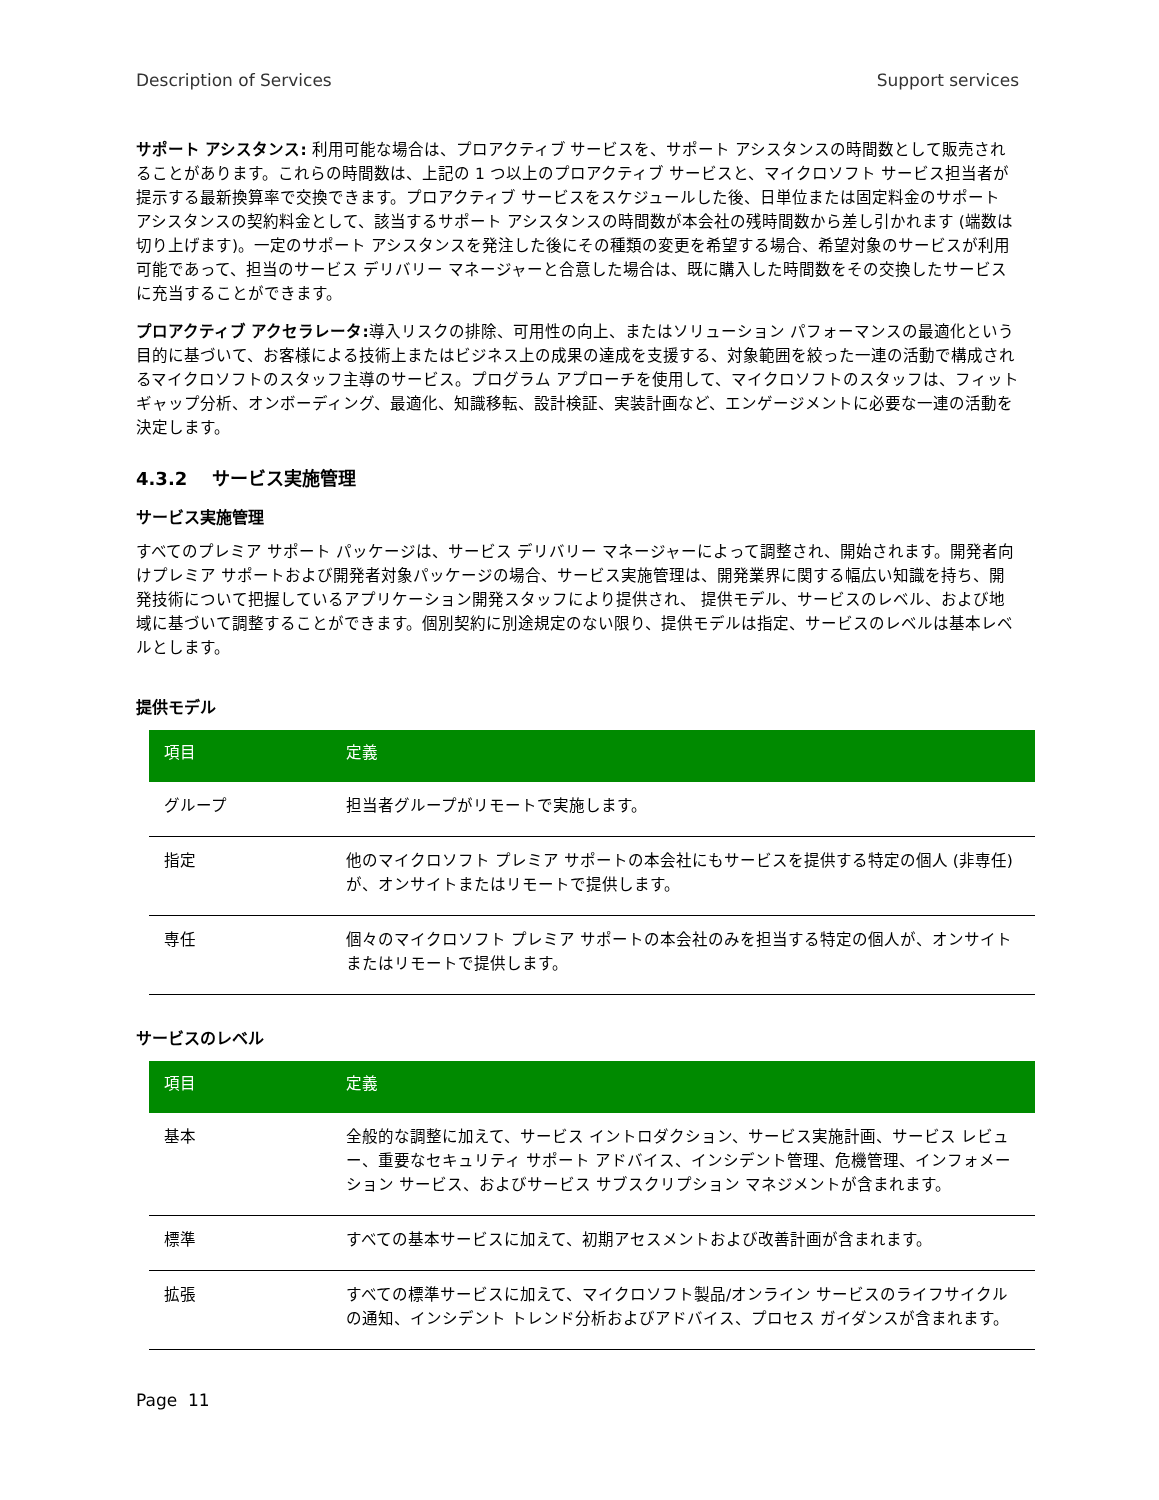Description of Services Support services
サポート アシスタンス: 利用可能な場合は、プロアクティブ サービスを、サポート アシスタンスの時間数として販売されることがあります。これらの時間数は、上記の 1 つ以上のプロアクティブ サービスと、マイクロソフト サービス担当者が提示する最新換算率で交換できます。プロアクティブ サービスをスケジュールした後、日単位または固定料金のサポート アシスタンスの契約料金として、該当するサポート アシスタンスの時間数が本会社の残時間数から差し引かれます (端数は切り上げます)。一定のサポート アシスタンスを発注した後にその種類の変更を希望する場合、希望対象のサービスが利用可能であって、担当のサービス デリバリー マネージャーと合意した場合は、既に購入した時間数をその交換したサービスに充当することができます。
プロアクティブ アクセラレータ: 導入リスクの排除、可用性の向上、またはソリューション パフォーマンスの最適化という目的に基づいて、お客様による技術上またはビジネス上の成果の達成を支援する、対象範囲を絞った一連の活動で構成されるマイクロソフトのスタッフ主導のサービス。プログラム アプローチを使用して、マイクロソフトのスタッフは、フィット ギャップ分析、オンボーディング、最適化、知識移転、設計検証、実装計画など、エンゲージメントに必要な一連の活動を決定します。
4.3.2 サービス実施管理
サービス実施管理
すべてのプレミア サポート パッケージは、サービス デリバリー マネージャーによって調整され、開始されます。開発者向けプレミア サポートおよび開発者対象パッケージの場合、サービス実施管理は、開発業界に関する幅広い知識を持ち、開発技術について把握しているアプリケーション開発スタッフにより提供され、 提供モデル、サービスのレベル、および地域に基づいて調整することができます。個別契約に別途規定のない限り、提供モデルは指定、サービスのレベルは基本レベルとします。
提供モデル
| 項目 | 定義 |
| --- | --- |
| グループ | 担当者グループがリモートで実施します。 |
| 指定 | 他のマイクロソフト プレミア サポートの本会社にもサービスを提供する特定の個人 (非専任) が、オンサイトまたはリモートで提供します。 |
| 専任 | 個々のマイクロソフト プレミア サポートの本会社のみを担当する特定の個人が、オンサイトまたはリモートで提供します。 |
サービスのレベル
| 項目 | 定義 |
| --- | --- |
| 基本 | 全般的な調整に加えて、サービス イントロダクション、サービス実施計画、サービス レビュー、重要なセキュリティ サポート アドバイス、インシデント管理、危機管理、インフォメーション サービス、およびサービス サブスクリプション マネジメントが含まれます。 |
| 標準 | すべての基本サービスに加えて、初期アセスメントおよび改善計画が含まれます。 |
| 拡張 | すべての標準サービスに加えて、マイクロソフト製品/オンライン サービスのライフサイクルの通知、インシデント トレンド分析およびアドバイス、プロセス ガイダンスが含まれます。 |
Page 11